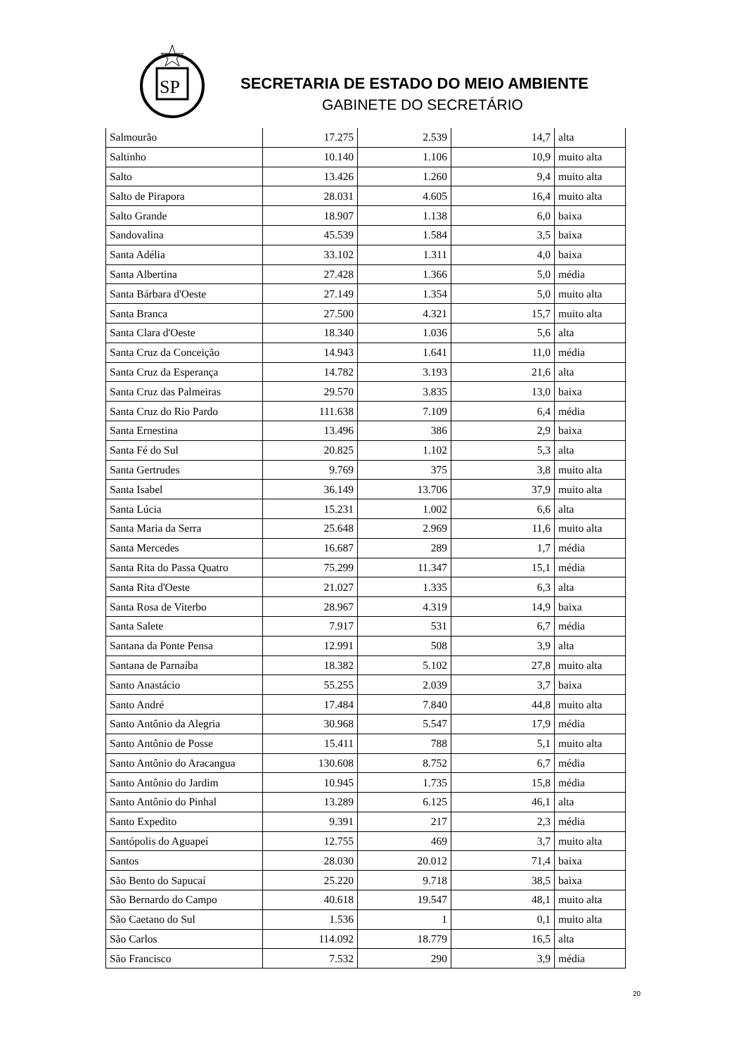SP
SECRETARIA DE ESTADO DO MEIO AMBIENTE
GABINETE DO SECRETÁRIO
| Salmourão | 17.275 | 2.539 | 14,7 | alta |
| Saltinho | 10.140 | 1.106 | 10,9 | muito alta |
| Salto | 13.426 | 1.260 | 9,4 | muito alta |
| Salto de Pirapora | 28.031 | 4.605 | 16,4 | muito alta |
| Salto Grande | 18.907 | 1.138 | 6,0 | baixa |
| Sandovalina | 45.539 | 1.584 | 3,5 | baixa |
| Santa Adélia | 33.102 | 1.311 | 4,0 | baixa |
| Santa Albertina | 27.428 | 1.366 | 5,0 | média |
| Santa Bárbara d'Oeste | 27.149 | 1.354 | 5,0 | muito alta |
| Santa Branca | 27.500 | 4.321 | 15,7 | muito alta |
| Santa Clara d'Oeste | 18.340 | 1.036 | 5,6 | alta |
| Santa Cruz da Conceição | 14.943 | 1.641 | 11,0 | média |
| Santa Cruz da Esperança | 14.782 | 3.193 | 21,6 | alta |
| Santa Cruz das Palmeiras | 29.570 | 3.835 | 13,0 | baixa |
| Santa Cruz do Rio Pardo | 111.638 | 7.109 | 6,4 | média |
| Santa Ernestina | 13.496 | 386 | 2,9 | baixa |
| Santa Fé do Sul | 20.825 | 1.102 | 5,3 | alta |
| Santa Gertrudes | 9.769 | 375 | 3,8 | muito alta |
| Santa Isabel | 36.149 | 13.706 | 37,9 | muito alta |
| Santa Lúcia | 15.231 | 1.002 | 6,6 | alta |
| Santa Maria da Serra | 25.648 | 2.969 | 11,6 | muito alta |
| Santa Mercedes | 16.687 | 289 | 1,7 | média |
| Santa Rita do Passa Quatro | 75.299 | 11.347 | 15,1 | média |
| Santa Rita d'Oeste | 21.027 | 1.335 | 6,3 | alta |
| Santa Rosa de Viterbo | 28.967 | 4.319 | 14,9 | baixa |
| Santa Salete | 7.917 | 531 | 6,7 | média |
| Santana da Ponte Pensa | 12.991 | 508 | 3,9 | alta |
| Santana de Parnaíba | 18.382 | 5.102 | 27,8 | muito alta |
| Santo Anastácio | 55.255 | 2.039 | 3,7 | baixa |
| Santo André | 17.484 | 7.840 | 44,8 | muito alta |
| Santo Antônio da Alegria | 30.968 | 5.547 | 17,9 | média |
| Santo Antônio de Posse | 15.411 | 788 | 5,1 | muito alta |
| Santo Antônio do Aracangua | 130.608 | 8.752 | 6,7 | média |
| Santo Antônio do Jardim | 10.945 | 1.735 | 15,8 | média |
| Santo Antônio do Pinhal | 13.289 | 6.125 | 46,1 | alta |
| Santo Expedito | 9.391 | 217 | 2,3 | média |
| Santópolis do Aguapeí | 12.755 | 469 | 3,7 | muito alta |
| Santos | 28.030 | 20.012 | 71,4 | baixa |
| São Bento do Sapucaí | 25.220 | 9.718 | 38,5 | baixa |
| São Bernardo do Campo | 40.618 | 19.547 | 48,1 | muito alta |
| São Caetano do Sul | 1.536 | 1 | 0,1 | muito alta |
| São Carlos | 114.092 | 18.779 | 16,5 | alta |
| São Francisco | 7.532 | 290 | 3,9 | média |
20